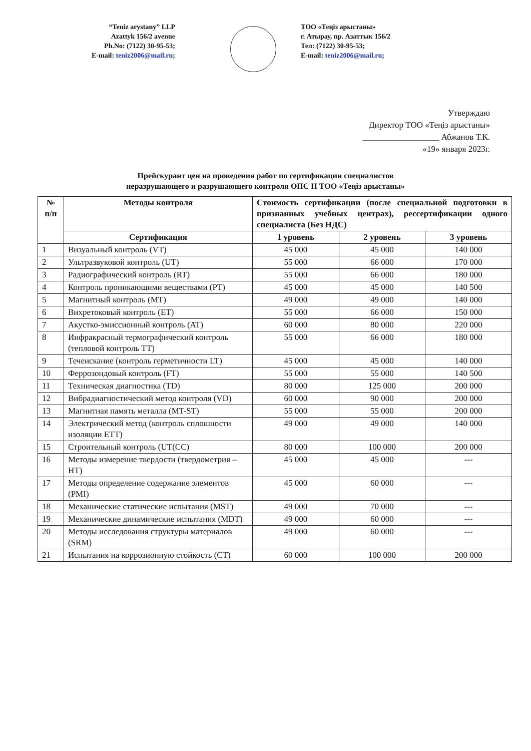“Teniz arystany” LLP
Azattyk 156/2 avenue
Ph.No: (7122) 30-95-53;
E-mail: teniz2006@mail.ru;
ТОО «Теңіз арыстаны»
г. Атырау, пр. Азаттык 156/2
Тел: (7122) 30-95-53;
E-mail: teniz2006@mail.ru;
Утверждаю
Директор ТОО «Теңіз арыстаны»
__________________ Абжанов Т.К.
«19» января 2023г.
Прейскурант цен на проведения работ по сертификации специалистов
неразрушающего и разрушающего контроля ОПС Н ТОО «Теңіз арыстаны»
| № п/п | Методы контроля | Стоимость сертификации (после специальной подготовки в признанных учебных центрах), рессертификации одного специалиста (Без НДС) | | |
| --- | --- | --- | --- | --- |
| | Сертификация | 1 уровень | 2 уровень | 3 уровень |
| 1 | Визуальный контроль (VT) | 45 000 | 45 000 | 140 000 |
| 2 | Ультразвуковой контроль (UT) | 55 000 | 66 000 | 170 000 |
| 3 | Радиографический контроль (RT) | 55 000 | 66 000 | 180 000 |
| 4 | Контроль проникающими веществами (PT) | 45 000 | 45 000 | 140 500 |
| 5 | Магнитный контроль (MT) | 49 000 | 49 000 | 140 000 |
| 6 | Вихретоковый контроль (ET) | 55 000 | 66 000 | 150 000 |
| 7 | Акустко-эмиссионный контроль (AT) | 60 000 | 80 000 | 220 000 |
| 8 | Инфракрасный термографический контроль (тепловой контроль TT) | 55 000 | 66 000 | 180 000 |
| 9 | Течеискание (контроль герметичности LT) | 45 000 | 45 000 | 140 000 |
| 10 | Феррозондовый контроль (FT) | 55 000 | 55 000 | 140 500 |
| 11 | Техническая диагностика (TD) | 80 000 | 125 000 | 200 000 |
| 12 | Вибрадиагностический метод контроля (VD) | 60 000 | 90 000 | 200 000 |
| 13 | Магнитная память металла (MT-ST) | 55 000 | 55 000 | 200 000 |
| 14 | Электрический метод (контроль сплошности изоляции ETT) | 49 000 | 49 000 | 140 000 |
| 15 | Строительный контроль (UT(CC) | 80 000 | 100 000 | 200 000 |
| 16 | Методы измерение твердости (твердометрия –HT) | 45 000 | 45 000 | --- |
| 17 | Методы определение содержание элементов (PMI) | 45 000 | 60 000 | --- |
| 18 | Механические статические испытания (MST) | 49 000 | 70 000 | --- |
| 19 | Механические динамические испытания (MDT) | 49 000 | 60 000 | --- |
| 20 | Методы исследования структуры материалов (SRM) | 49 000 | 60 000 | --- |
| 21 | Испытания на коррозионную стойкость (CT) | 60 000 | 100 000 | 200 000 |